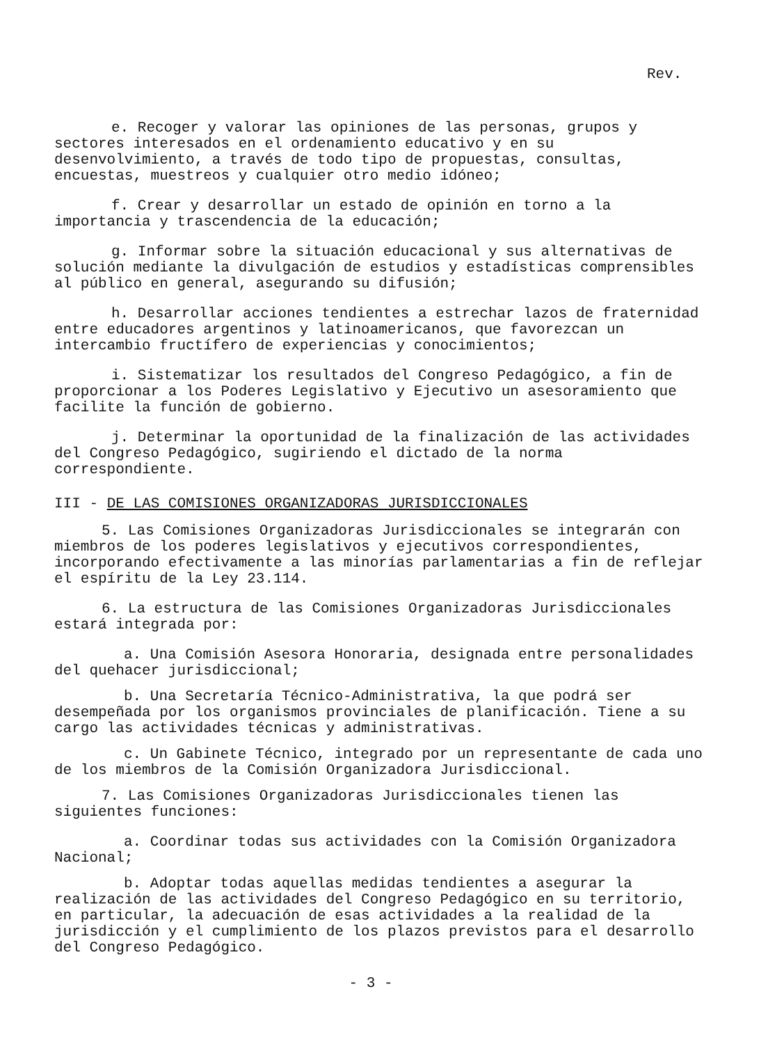Rev.
e. Recoger y valorar las opiniones de las personas, grupos y sectores interesados en el ordenamiento educativo y en su desenvolvimiento, a través de todo tipo de propuestas, consultas, encuestas, muestreos y cualquier otro medio idóneo;
f. Crear y desarrollar un estado de opinión en torno a la importancia y trascendencia de la educación;
g. Informar sobre la situación educacional y sus alternativas de solución mediante la divulgación de estudios y estadísticas comprensibles al público en general, asegurando su difusión;
h. Desarrollar acciones tendientes a estrechar lazos de fraternidad entre educadores argentinos y latinoamericanos, que favorezcan un intercambio fructífero de experiencias y conocimientos;
i. Sistematizar los resultados del Congreso Pedagógico, a fin de proporcionar a los Poderes Legislativo y Ejecutivo un asesoramiento que facilite la función de gobierno.
j. Determinar la oportunidad de la finalización de las actividades del Congreso Pedagógico, sugiriendo el dictado de la norma correspondiente.
III - DE LAS COMISIONES ORGANIZADORAS JURISDICCIONALES
5. Las Comisiones Organizadoras Jurisdiccionales se integrarán con miembros de los poderes legislativos y ejecutivos correspondientes, incorporando efectivamente a las minorías parlamentarias a fin de reflejar el espíritu de la Ley 23.114.
6. La estructura de las Comisiones Organizadoras Jurisdiccionales estará integrada por:
a. Una Comisión Asesora Honoraria, designada entre personalidades del quehacer jurisdiccional;
b. Una Secretaría Técnico-Administrativa, la que podrá ser desempeñada por los organismos provinciales de planificación. Tiene a su cargo las actividades técnicas y administrativas.
c. Un Gabinete Técnico, integrado por un representante de cada uno de los miembros de la Comisión Organizadora Jurisdiccional.
7. Las Comisiones Organizadoras Jurisdiccionales tienen las siguientes funciones:
a. Coordinar todas sus actividades con la Comisión Organizadora Nacional;
b. Adoptar todas aquellas medidas tendientes a asegurar la realización de las actividades del Congreso Pedagógico en su territorio, en particular, la adecuación de esas actividades a la realidad de la jurisdicción y el cumplimiento de los plazos previstos para el desarrollo del Congreso Pedagógico.
- 3 -